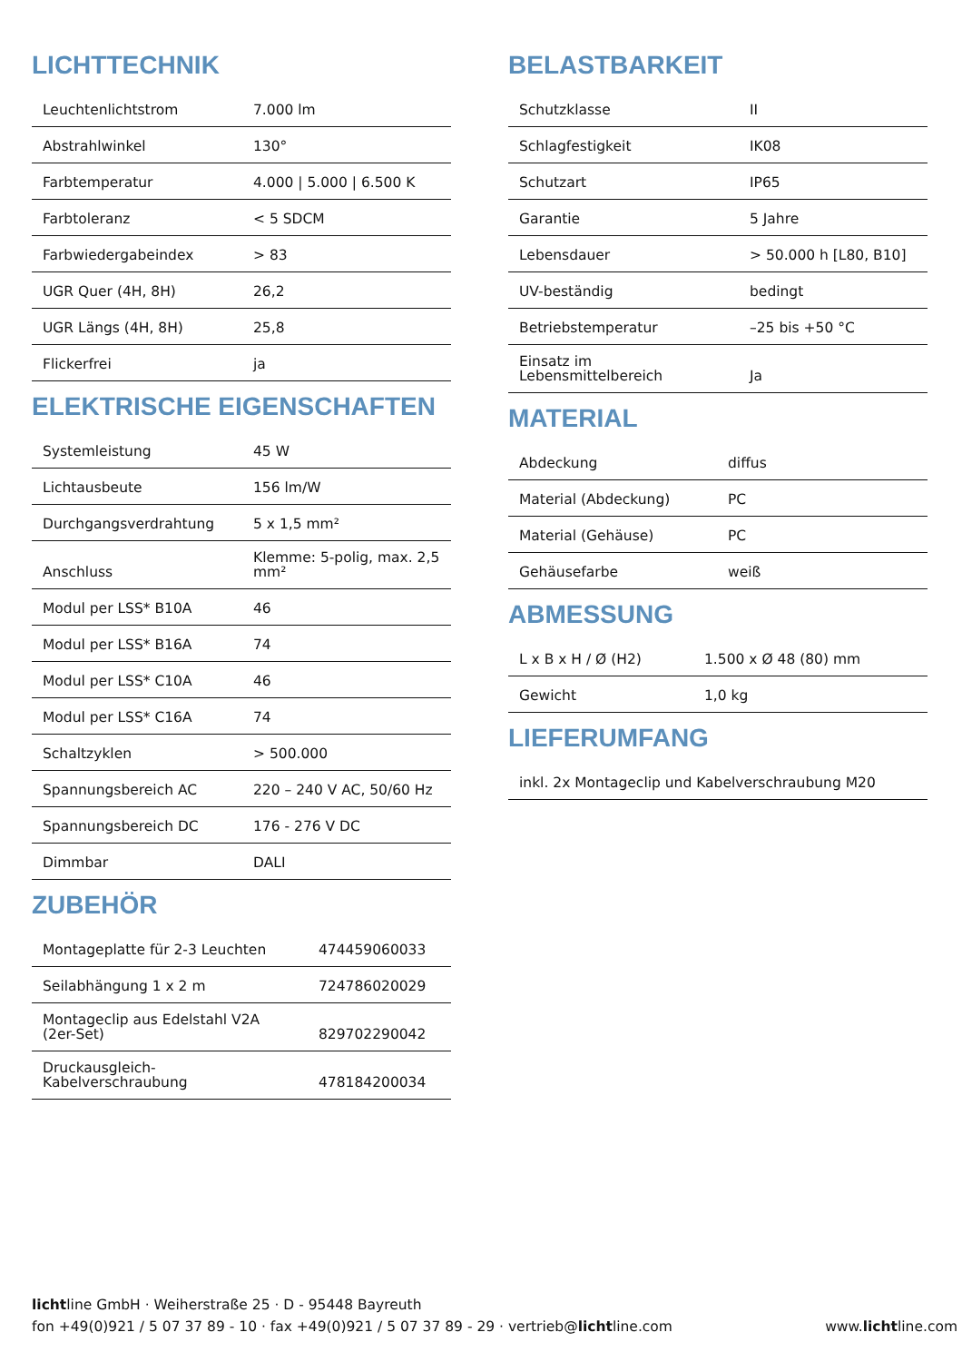LICHTTECHNIK
| Leuchtenlichtstrom | 7.000 lm |
| Abstrahlwinkel | 130° |
| Farbtemperatur | 4.000 / 5.000 / 6.500 K |
| Farbtoleranz | < 5 SDCM |
| Farbwiedergabeindex | > 83 |
| UGR Quer (4H, 8H) | 26,2 |
| UGR Längs (4H, 8H) | 25,8 |
| Flickerfrei | ja |
ELEKTRISCHE EIGENSCHAFTEN
| Systemleistung | 45 W |
| Lichtausbeute | 156 lm/W |
| Durchgangsverdrahtung | 5 x 1,5 mm² |
| Anschluss | Klemme: 5-polig, max. 2,5 mm² |
| Modul per LSS* B10A | 46 |
| Modul per LSS* B16A | 74 |
| Modul per LSS* C10A | 46 |
| Modul per LSS* C16A | 74 |
| Schaltzyklen | > 500.000 |
| Spannungsbereich AC | 220 – 240 V AC, 50/60 Hz |
| Spannungsbereich DC | 176 - 276 V DC |
| Dimmbar | DALI |
ZUBEHÖR
| Montageplatte für 2-3 Leuchten | 474459060033 |
| Seilabhängung 1 x 2 m | 724786020029 |
| Montageclip aus Edelstahl V2A (2er-Set) | 829702290042 |
| Druckausgleich-Kabelverschraubung | 478184200034 |
BELASTBARKEIT
| Schutzklasse | II |
| Schlagfestigkeit | IK08 |
| Schutzart | IP65 |
| Garantie | 5 Jahre |
| Lebensdauer | > 50.000 h [L80, B10] |
| UV-beständig | bedingt |
| Betriebstemperatur | –25 bis +50 °C |
| Einsatz im Lebensmittelbereich | Ja |
MATERIAL
| Abdeckung | diffus |
| Material (Abdeckung) | PC |
| Material (Gehäuse) | PC |
| Gehäusefarbe | weiß |
ABMESSUNG
| L x B x H / Ø (H2) | 1.500 x Ø 48 (80) mm |
| Gewicht | 1,0 kg |
LIEFERUMFANG
| inkl. 2x Montageclip und Kabelverschraubung M20 |
lichtline GmbH · Weiherstraße 25 · D - 95448 Bayreuth
fon +49(0)921 / 5 07 37 89 - 10 · fax +49(0)921 / 5 07 37 89 - 29 · vertrieb@lichtline.com
www.lichtline.com